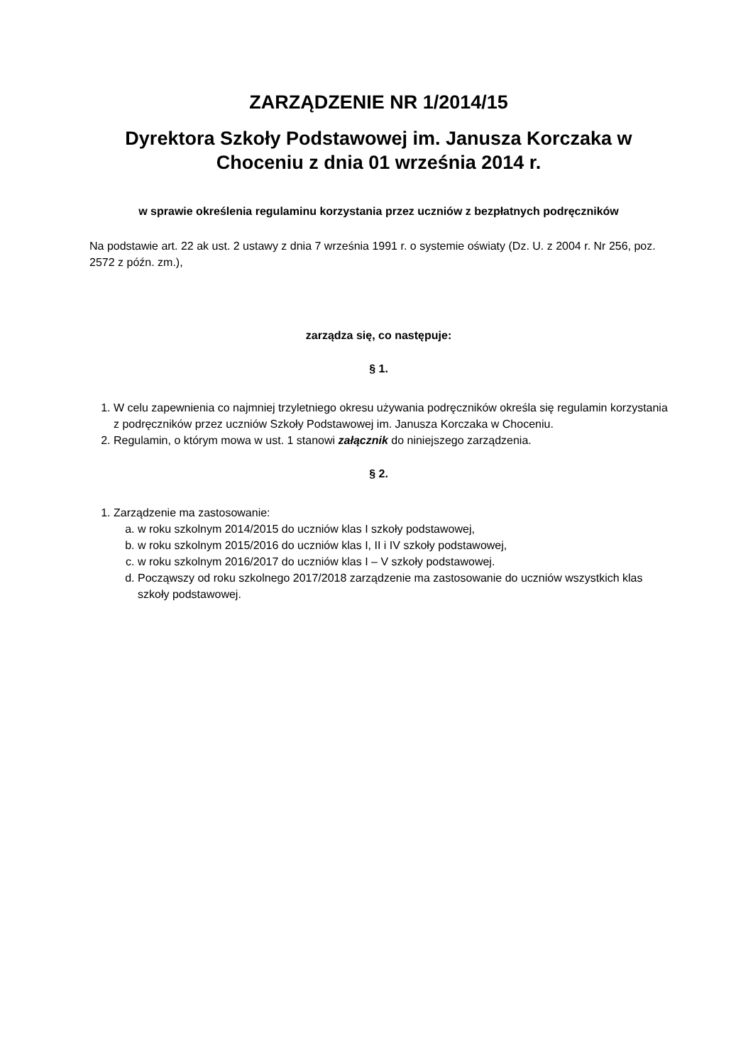ZARZĄDZENIE NR 1/2014/15
Dyrektora Szkoły Podstawowej im. Janusza Korczaka w Choceniu z dnia 01 września 2014 r.
w sprawie określenia regulaminu korzystania przez uczniów z bezpłatnych podręczników
Na podstawie art. 22 ak ust. 2 ustawy z dnia 7 września 1991 r. o systemie oświaty (Dz. U. z 2004 r. Nr 256, poz. 2572 z późn. zm.),
zarządza się, co następuje:
§ 1.
1. W celu zapewnienia co najmniej trzyletniego okresu używania podręczników określa się regulamin korzystania z podręczników przez uczniów Szkoły Podstawowej im. Janusza Korczaka w Choceniu.
2. Regulamin, o którym mowa w ust. 1 stanowi załącznik do niniejszego zarządzenia.
§ 2.
1. Zarządzenie ma zastosowanie:
a. w roku szkolnym 2014/2015 do uczniów klas I szkoły podstawowej,
b. w roku szkolnym 2015/2016 do uczniów klas I, II i IV szkoły podstawowej,
c. w roku szkolnym 2016/2017 do uczniów klas I – V szkoły podstawowej.
d. Począwszy od roku szkolnego 2017/2018 zarządzenie ma zastosowanie do uczniów wszystkich klas szkoły podstawowej.